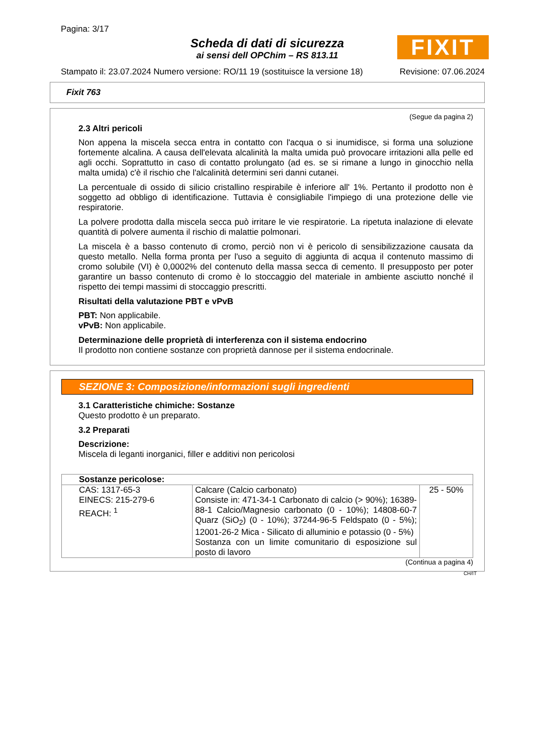Pagina: 3/17
FIXIT
Scheda di dati di sicurezza
ai sensi dell OPChim – RS 813.11
Stampato il: 23.07.2024 Numero versione: RO/11 19 (sostituisce la versione 18) Revisione: 07.06.2024
Fixit 763
(Segue da pagina 2)
2.3 Altri pericoli
Non appena la miscela secca entra in contatto con l'acqua o si inumidisce, si forma una soluzione fortemente alcalina. A causa dell'elevata alcalinità la malta umida può provocare irritazioni alla pelle ed agli occhi. Soprattutto in caso di contatto prolungato (ad es. se si rimane a lungo in ginocchio nella malta umida) c'è il rischio che l'alcalinità determini seri danni cutanei.
La percentuale di ossido di silicio cristallino respirabile è inferiore all' 1%. Pertanto il prodotto non è soggetto ad obbligo di identificazione. Tuttavia è consigliabile l'impiego di una protezione delle vie respiratorie.
La polvere prodotta dalla miscela secca può irritare le vie respiratorie. La ripetuta inalazione di elevate quantità di polvere aumenta il rischio di malattie polmonari.
La miscela è a basso contenuto di cromo, perciò non vi è pericolo di sensibilizzazione causata da questo metallo. Nella forma pronta per l'uso a seguito di aggiunta di acqua il contenuto massimo di cromo solubile (VI) è 0,0002% del contenuto della massa secca di cemento. Il presupposto per poter garantire un basso contenuto di cromo è lo stoccaggio del materiale in ambiente asciutto nonché il rispetto dei tempi massimi di stoccaggio prescritti.
Risultati della valutazione PBT e vPvB
PBT: Non applicabile.
vPvB: Non applicabile.
Determinazione delle proprietà di interferenza con il sistema endocrino
Il prodotto non contiene sostanze con proprietà dannose per il sistema endocrinale.
SEZIONE 3: Composizione/informazioni sugli ingredienti
3.1 Caratteristiche chimiche: Sostanze
Questo prodotto è un preparato.
3.2 Preparati
Descrizione:
Miscela di leganti inorganici, filler e additivi non pericolosi
| Sostanze pericolose: | | |
| CAS: 1317-65-3 EINECS: 215-279-6 REACH: <sup>1</sup> | Calcare (Calcio carbonato) Consiste in: 471-34-1 Carbonato di calcio (> 90%); 16389-88-1 Calcio/Magnesio carbonato (0 - 10%); 14808-60-7 Quarz (SiO<sub>2</sub>) (0 - 10%); 37244-96-5 Feldspato (0 - 5%); 12001-26-2 Mica - Silicato di alluminio e potassio (0 - 5%) Sostanza con un limite comunitario di esposizione sul posto di lavoro | 25 - 50% |
(Continua a pagina 4)
CH/IT